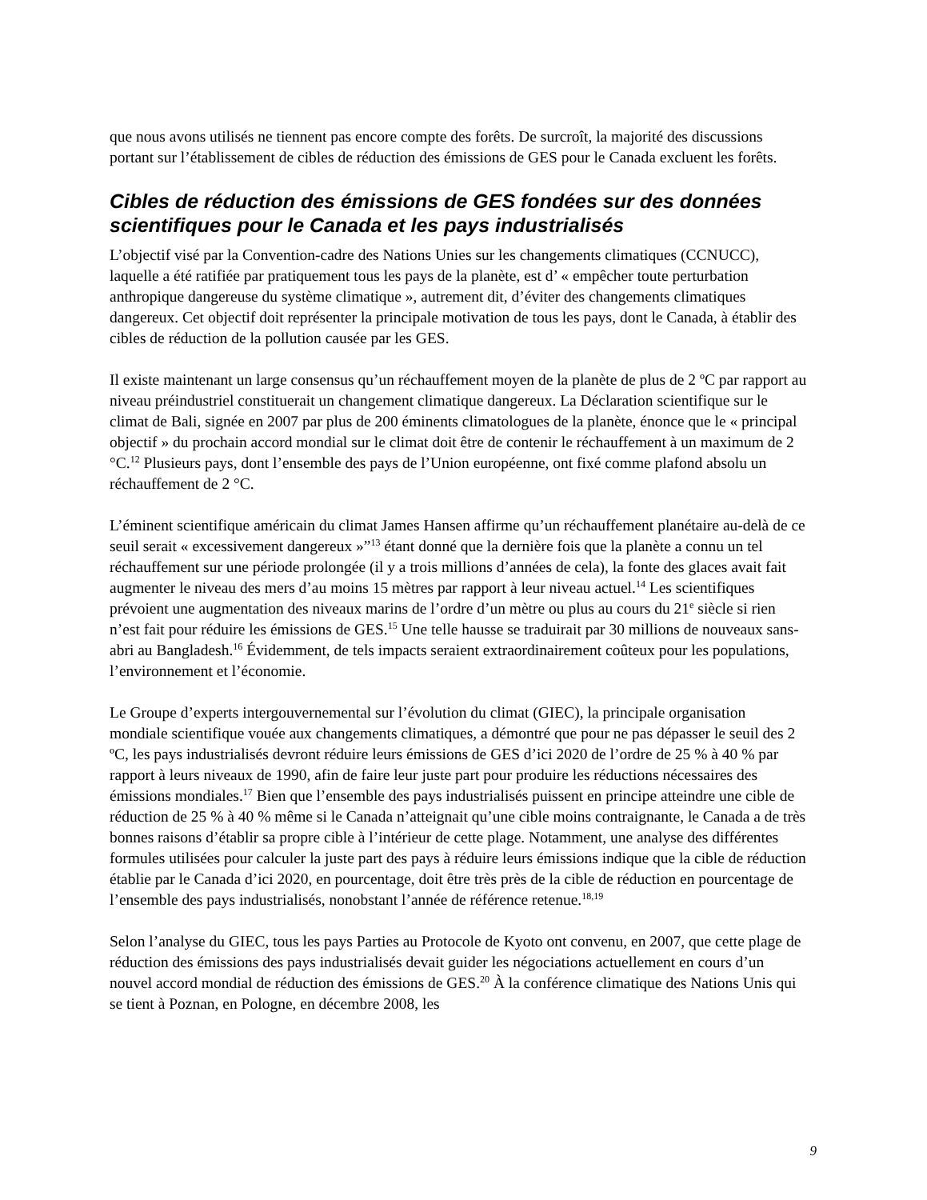que nous avons utilisés ne tiennent pas encore compte des forêts. De surcroît, la majorité des discussions portant sur l’établissement de cibles de réduction des émissions de GES pour le Canada excluent les forêts.
Cibles de réduction des émissions de GES fondées sur des données scientifiques pour le Canada et les pays industrialisés
L’objectif visé par la Convention-cadre des Nations Unies sur les changements climatiques (CCNUCC), laquelle a été ratifiée par pratiquement tous les pays de la planète, est d’ « empêcher toute perturbation anthropique dangereuse du système climatique », autrement dit, d’éviter des changements climatiques dangereux. Cet objectif doit représenter la principale motivation de tous les pays, dont le Canada, à établir des cibles de réduction de la pollution causée par les GES.
Il existe maintenant un large consensus qu’un réchauffement moyen de la planète de plus de 2 ºC par rapport au niveau préindustriel constituerait un changement climatique dangereux. La Déclaration scientifique sur le climat de Bali, signée en 2007 par plus de 200 éminents climatologues de la planète, énonce que le « principal objectif » du prochain accord mondial sur le climat doit être de contenir le réchauffement à un maximum de 2 °C.<sup>12</sup> Plusieurs pays, dont l’ensemble des pays de l’Union européenne, ont fixé comme plafond absolu un réchauffement de 2 °C.
L’éminent scientifique américain du climat James Hansen affirme qu’un réchauffement planétaire au-delà de ce seuil serait « excessivement dangereux »”<sup>13</sup> étant donné que la dernière fois que la planète a connu un tel réchauffement sur une période prolongée (il y a trois millions d’années de cela), la fonte des glaces avait fait augmenter le niveau des mers d’au moins 15 mètres par rapport à leur niveau actuel.<sup>14</sup> Les scientifiques prévoient une augmentation des niveaux marins de l’ordre d’un mètre ou plus au cours du 21<sup>e</sup> siècle si rien n’est fait pour réduire les émissions de GES.<sup>15</sup> Une telle hausse se traduirait par 30 millions de nouveaux sans-abri au Bangladesh.<sup>16</sup> Évidemment, de tels impacts seraient extraordinairement coûteux pour les populations, l’environnement et l’économie.
Le Groupe d’experts intergouvernemental sur l’évolution du climat (GIEC), la principale organisation mondiale scientifique vouée aux changements climatiques, a démontré que pour ne pas dépasser le seuil des 2 ºC, les pays industrialisés devront réduire leurs émissions de GES d’ici 2020 de l’ordre de 25 % à 40 % par rapport à leurs niveaux de 1990, afin de faire leur juste part pour produire les réductions nécessaires des émissions mondiales.<sup>17</sup> Bien que l’ensemble des pays industrialisés puissent en principe atteindre une cible de réduction de 25 % à 40 % même si le Canada n’atteignait qu’une cible moins contraignante, le Canada a de très bonnes raisons d’établir sa propre cible à l’intérieur de cette plage. Notamment, une analyse des différentes formules utilisées pour calculer la juste part des pays à réduire leurs émissions indique que la cible de réduction établie par le Canada d’ici 2020, en pourcentage, doit être très près de la cible de réduction en pourcentage de l’ensemble des pays industrialisés, nonobstant l’année de référence retenue.<sup>18,19</sup>
Selon l’analyse du GIEC, tous les pays Parties au Protocole de Kyoto ont convenu, en 2007, que cette plage de réduction des émissions des pays industrialisés devait guider les négociations actuellement en cours d’un nouvel accord mondial de réduction des émissions de GES.<sup>20</sup> À la conférence climatique des Nations Unis qui se tient à Poznan, en Pologne, en décembre 2008, les
9